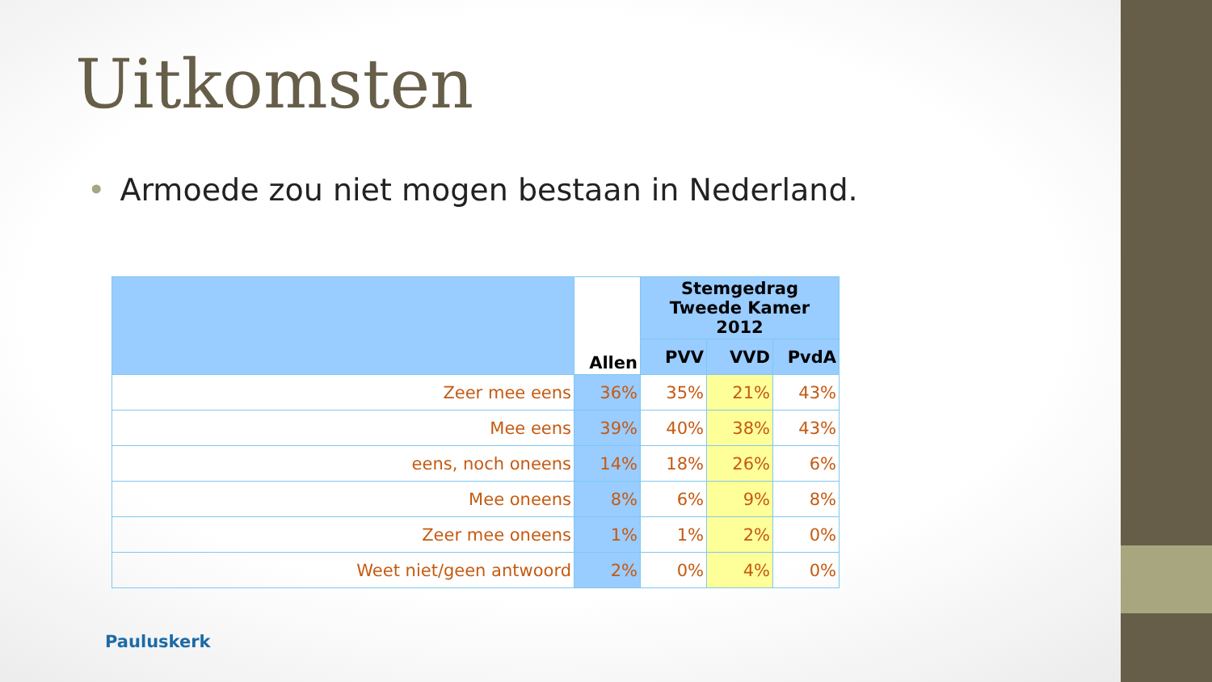Uitkomsten
• Armoede zou niet mogen bestaan in Nederland.
| | Allen | Stemgedrag Tweede Kamer 2012 | | |
| --- | --- | --- | --- | --- |
| | | PVV | VVD | PvdA |
| Zeer mee eens | 36% | 35% | 21% | 43% |
| Mee eens | 39% | 40% | 38% | 43% |
| eens, noch oneens | 14% | 18% | 26% | 6% |
| Mee oneens | 8% | 6% | 9% | 8% |
| Zeer mee oneens | 1% | 1% | 2% | 0% |
| Weet niet/geen antwoord | 2% | 0% | 4% | 0% |
Pauluskerk